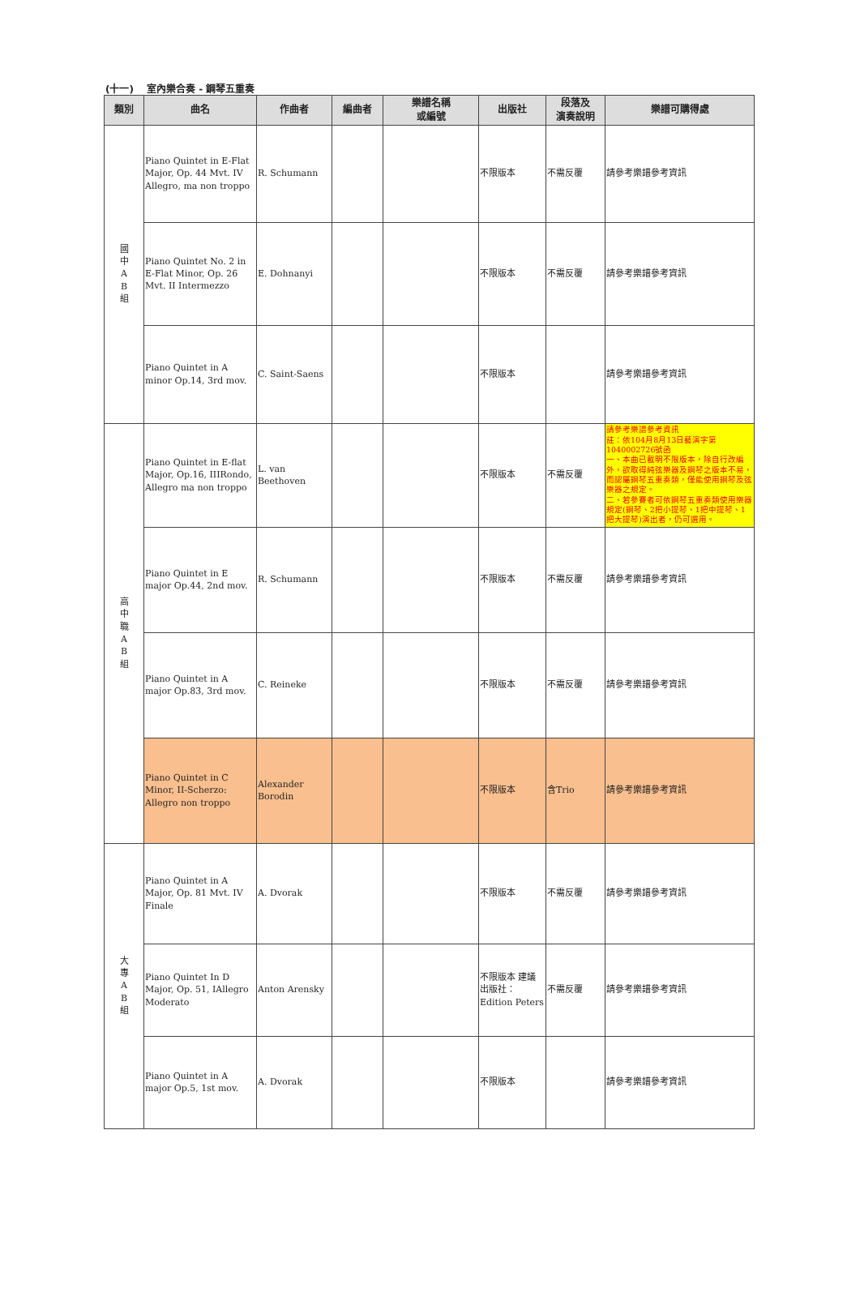(十一)　 室內樂合奏 - 鋼琴五重奏
| 類別 | 曲名 | 作曲者 | 編曲者 | 樂譜名稱 或編號 | 出版社 | 段落及 演奏說明 | 樂譜可購得處 |
| --- | --- | --- | --- | --- | --- | --- | --- |
| 國 中 A B 組 | Piano Quintet in E-Flat Major, Op. 44 Mvt. IV Allegro, ma non troppo | R. Schumann | | | 不限版本 | 不需反覆 | 請參考樂譜參考資訊 |
| | Piano Quintet No. 2 in E-Flat Minor, Op. 26 Mvt. II Intermezzo | E. Dohnanyi | | | 不限版本 | 不需反覆 | 請參考樂譜參考資訊 |
| | Piano Quintet in A minor Op.14, 3rd mov. | C. Saint-Saens | | | 不限版本 | | 請參考樂譜參考資訊 |
| 高 中 職 A B 組 | Piano Quintet in E-flat Major, Op.16, IIIRondo, Allegro ma non troppo | L. van Beethoven | | | 不限版本 | 不需反覆 | 請參考樂譜參考資訊 註：依104月8月13日藝演字第1040002726號函 一、本曲已載明不限版本，除自行改編外，欲取得純弦樂器及鋼琴之版本不易，而認屬鋼琴五重奏類，僅能使用鋼琴及弦樂器之規定。 二、若參賽者可依鋼琴五重奏類使用樂器規定(鋼琴、2把小提琴、1把中提琴、1把大提琴)演出者，仍可選用。 |
| | Piano Quintet in E major Op.44, 2nd mov. | R. Schumann | | | 不限版本 | 不需反覆 | 請參考樂譜參考資訊 |
| | Piano Quintet in A major Op.83, 3rd mov. | C. Reineke | | | 不限版本 | 不需反覆 | 請參考樂譜參考資訊 |
| | Piano Quintet in C Minor, II-Scherzo: Allegro non troppo | Alexander Borodin | | | 不限版本 | 含Trio | 請參考樂譜參考資訊 |
| 大 專 A B 組 | Piano Quintet in A Major, Op. 81 Mvt. IV Finale | A. Dvorak | | | 不限版本 | 不需反覆 | 請參考樂譜參考資訊 |
| | Piano Quintet In D Major, Op. 51, IAllegro Moderato | Anton Arensky | | | 不限版本 建議出版社：Edition Peters | 不需反覆 | 請參考樂譜參考資訊 |
| | Piano Quintet in A major Op.5, 1st mov. | A. Dvorak | | | 不限版本 | | 請參考樂譜參考資訊 |